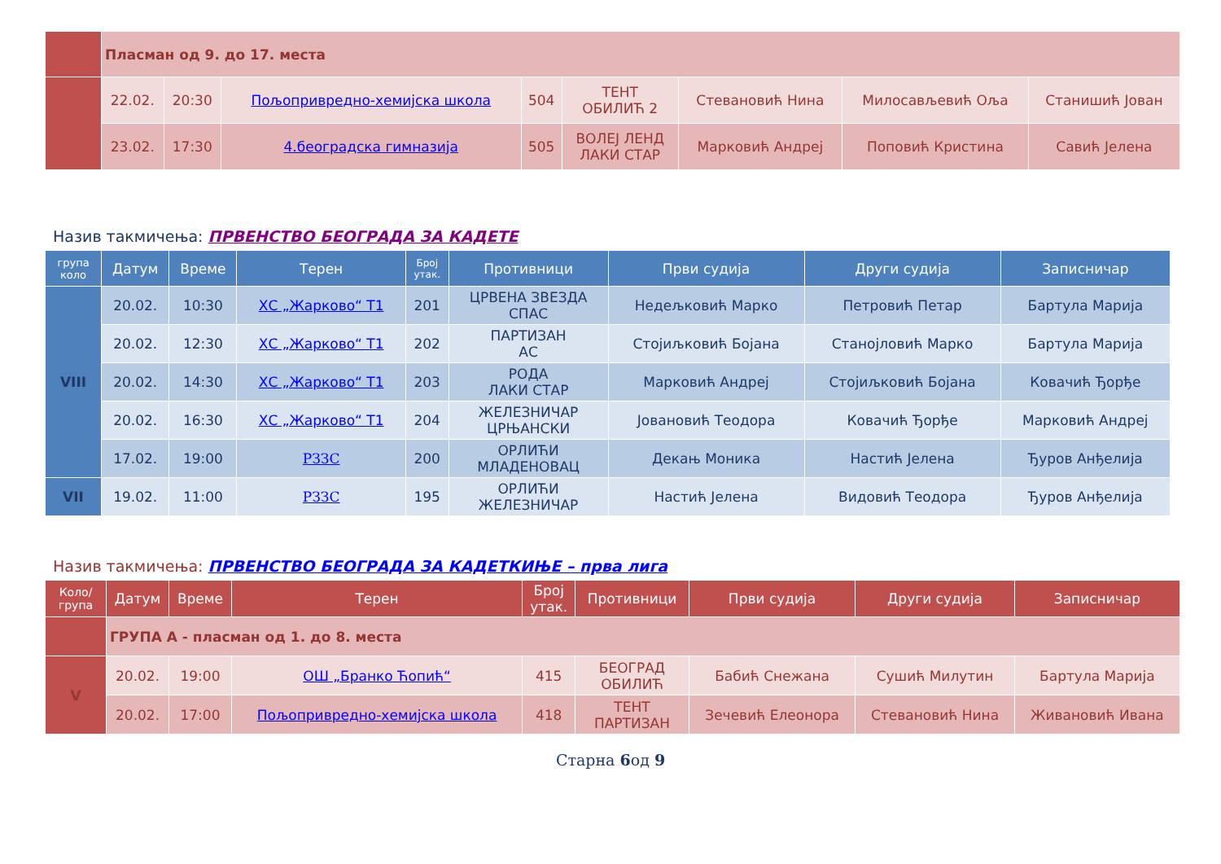| | Пласман од 9. до 17. места | | | | | | | |
| | 22.02. | 20:30 | Пољопривредно-хемијска школа | 504 | ТЕНТ ОБИЛИЋ 2 | Стевановић Нина | Милосављевић Оља | Станишић Јован |
| | 23.02. | 17:30 | 4.београдска гимназија | 505 | ВОЛЕЈ ЛЕНД ЛАКИ СТАР | Марковић Андреј | Поповић Кристина | Савић Јелена |
Назив такмичења: ПРВЕНСТВО БЕОГРАДА ЗА КАДЕТЕ
| група коло | Датум | Време | Терен | Број утак. | Противници | Први судија | Други судија | Записничар |
| --- | --- | --- | --- | --- | --- | --- | --- | --- |
| VIII | 20.02. | 10:30 | ХС „Жарково“ Т1 | 201 | ЦРВЕНА ЗВЕЗДА СПАС | Недељковић Марко | Петровић Петар | Бартула Марија |
| | 20.02. | 12:30 | ХС „Жарково“ Т1 | 202 | ПАРТИЗАН АС | Стојиљковић Бојана | Станојловић Марко | Бартула Марија |
| | 20.02. | 14:30 | ХС „Жарково“ Т1 | 203 | РОДА ЛАКИ СТАР | Марковић Андреј | Стојиљковић Бојана | Ковачић Ђорђе |
| | 20.02. | 16:30 | ХС „Жарково“ Т1 | 204 | ЖЕЛЕЗНИЧАР ЦРЊАНСКИ | Јовановић Теодора | Ковачић Ђорђе | Марковић Андреј |
| | 17.02. | 19:00 | РЗЗС | 200 | ОРЛИЋИ МЛАДЕНОВАЦ | Декањ Моника | Настић Јелена | Ђуров Анђелија |
| VII | 19.02. | 11:00 | РЗЗС | 195 | ОРЛИЋИ ЖЕЛЕЗНИЧАР | Настић Јелена | Видовић Теодора | Ђуров Анђелија |
Назив такмичења: ПРВЕНСТВО БЕОГРАДА ЗА КАДЕТКИЊЕ – прва лига
| Коло/ група | Датум | Време | Терен | Број утак. | Противници | Први судија | Други судија | Записничар |
| --- | --- | --- | --- | --- | --- | --- | --- | --- |
| | ГРУПА А - пласман од 1. до 8. места | | | | | | | |
| V | 20.02. | 19:00 | ОШ „Бранко Ћопић“ | 415 | БЕОГРАД ОБИЛИЋ | Бабић Снежана | Сушић Милутин | Бартула Марија |
| | 20.02. | 17:00 | Пољопривредно-хемијска школа | 418 | ТЕНТ ПАРТИЗАН | Зечевић Елеонора | Стевановић Нина | Живановић Ивана |
Старна 6од 9